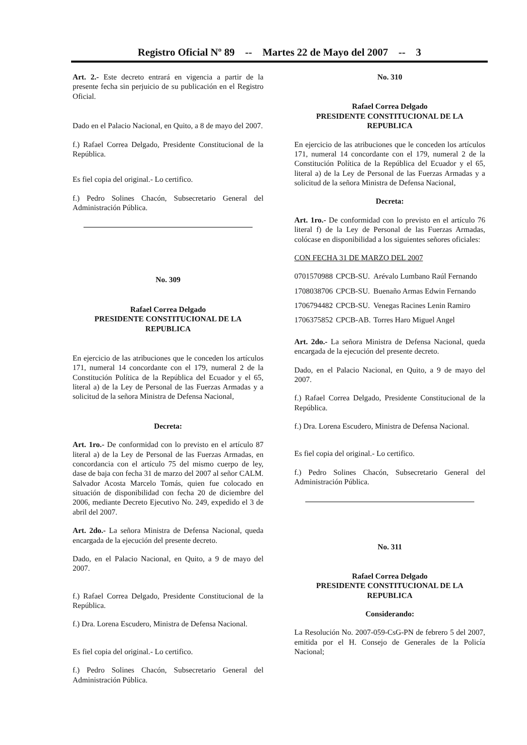Registro Oficial Nº 89 -- Martes 22 de Mayo del 2007 -- 3
Art. 2.- Este decreto entrará en vigencia a partir de la presente fecha sin perjuicio de su publicación en el Registro Oficial.
Dado en el Palacio Nacional, en Quito, a 8 de mayo del 2007.
f.) Rafael Correa Delgado, Presidente Constitucional de la República.
Es fiel copia del original.- Lo certifico.
f.) Pedro Solines Chacón, Subsecretario General del Administración Pública.
No. 309
Rafael Correa Delgado
PRESIDENTE CONSTITUCIONAL DE LA REPUBLICA
En ejercicio de las atribuciones que le conceden los artículos 171, numeral 14 concordante con el 179, numeral 2 de la Constitución Política de la República del Ecuador y el 65, literal a) de la Ley de Personal de las Fuerzas Armadas y a solicitud de la señora Ministra de Defensa Nacional,
Decreta:
Art. 1ro.- De conformidad con lo previsto en el artículo 87 literal a) de la Ley de Personal de las Fuerzas Armadas, en concordancia con el artículo 75 del mismo cuerpo de ley, dase de baja con fecha 31 de marzo del 2007 al señor CALM. Salvador Acosta Marcelo Tomás, quien fue colocado en situación de disponibilidad con fecha 20 de diciembre del 2006, mediante Decreto Ejecutivo No. 249, expedido el 3 de abril del 2007.
Art. 2do.- La señora Ministra de Defensa Nacional, queda encargada de la ejecución del presente decreto.
Dado, en el Palacio Nacional, en Quito, a 9 de mayo del 2007.
f.) Rafael Correa Delgado, Presidente Constitucional de la República.
f.) Dra. Lorena Escudero, Ministra de Defensa Nacional.
Es fiel copia del original.- Lo certifico.
f.) Pedro Solines Chacón, Subsecretario General del Administración Pública.
No. 310
Rafael Correa Delgado
PRESIDENTE CONSTITUCIONAL DE LA REPUBLICA
En ejercicio de las atribuciones que le conceden los artículos 171, numeral 14 concordante con el 179, numeral 2 de la Constitución Política de la República del Ecuador y el 65, literal a) de la Ley de Personal de las Fuerzas Armadas y a solicitud de la señora Ministra de Defensa Nacional,
Decreta:
Art. 1ro.- De conformidad con lo previsto en el artículo 76 literal f) de la Ley de Personal de las Fuerzas Armadas, colócase en disponibilidad a los siguientes señores oficiales:
CON FECHA 31 DE MARZO DEL 2007
| 0701570988 | CPCB-SU. | Arévalo Lumbano Raúl Fernando |
| 1708038706 | CPCB-SU. | Buenaño Armas Edwin Fernando |
| 1706794482 | CPCB-SU. | Venegas Racines Lenin Ramiro |
| 1706375852 | CPCB-AB. | Torres Haro Miguel Angel |
Art. 2do.- La señora Ministra de Defensa Nacional, queda encargada de la ejecución del presente decreto.
Dado, en el Palacio Nacional, en Quito, a 9 de mayo del 2007.
f.) Rafael Correa Delgado, Presidente Constitucional de la República.
f.) Dra. Lorena Escudero, Ministra de Defensa Nacional.
Es fiel copia del original.- Lo certifico.
f.) Pedro Solines Chacón, Subsecretario General del Administración Pública.
No. 311
Rafael Correa Delgado
PRESIDENTE CONSTITUCIONAL DE LA REPUBLICA
Considerando:
La Resolución No. 2007-059-CsG-PN de febrero 5 del 2007, emitida por el H. Consejo de Generales de la Policía Nacional;